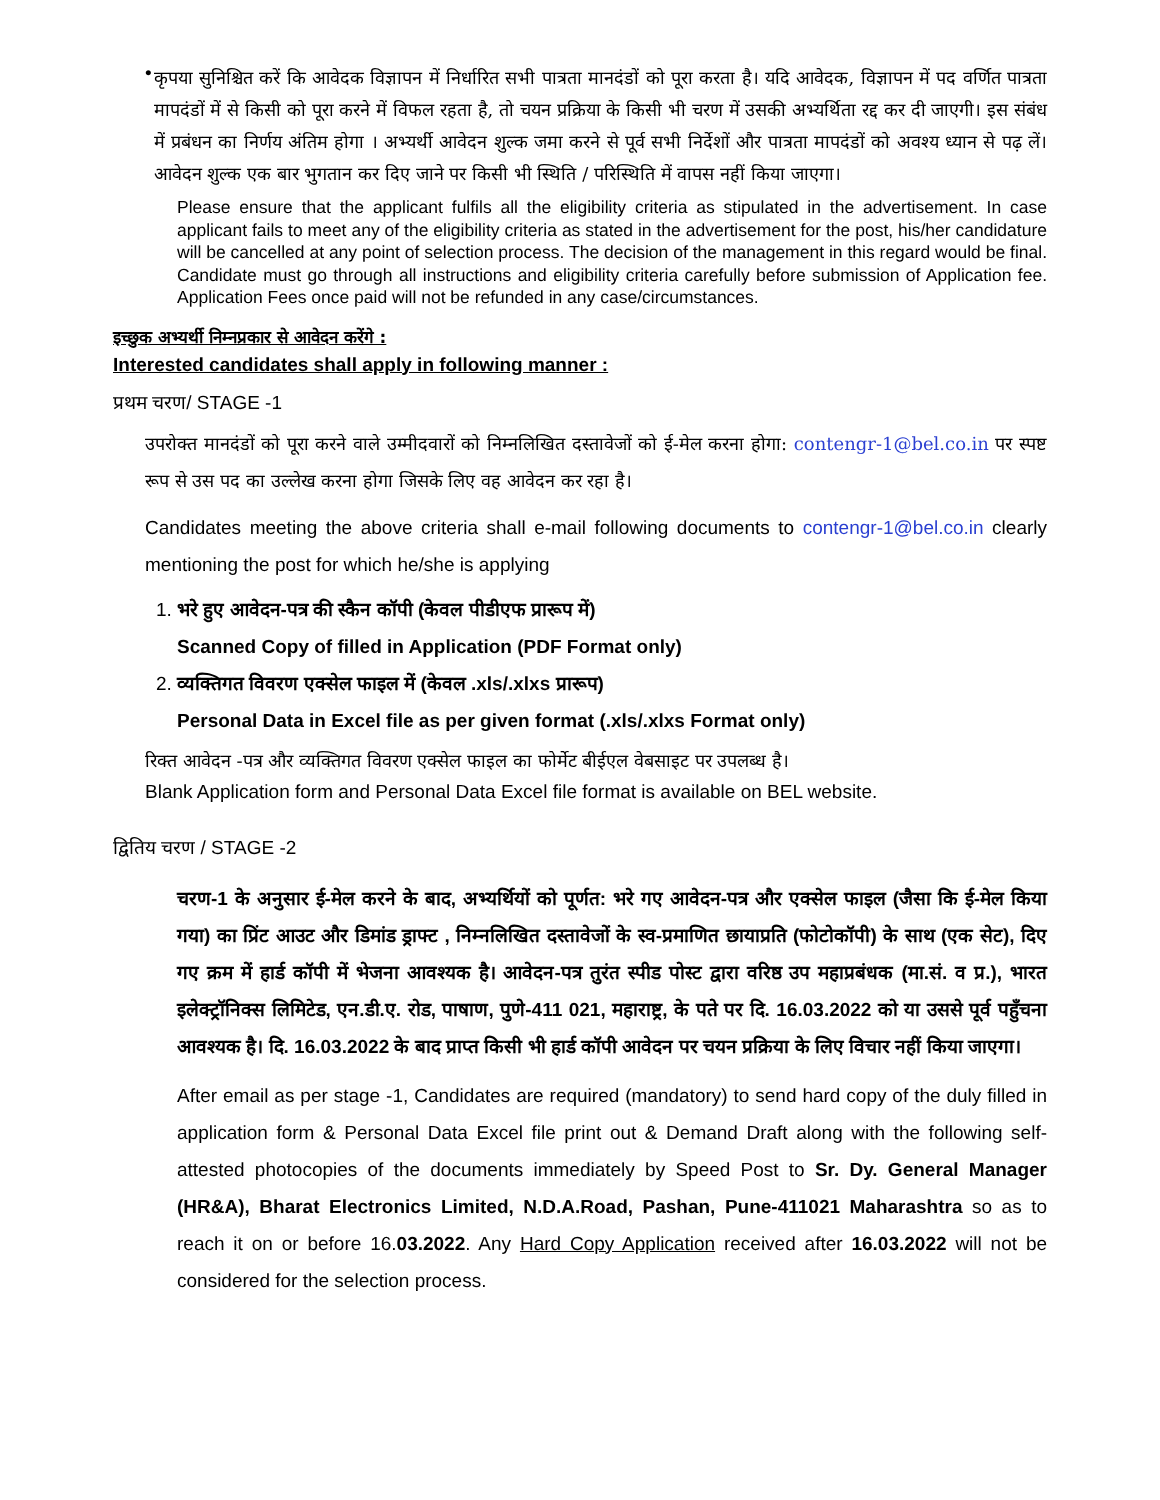•
कृपया सुनिश्चित करें कि आवेदक विज्ञापन में निर्धारित सभी पात्रता मानदंडों को पूरा करता है। यदि आवेदक, विज्ञापन में पद वर्णित पात्रता मापदंडों में से किसी को पूरा करने में विफल रहता है, तो चयन प्रक्रिया के किसी भी चरण में उसकी अभ्यर्थिता रद्द कर दी जाएगी। इस संबंध में प्रबंधन का निर्णय अंतिम होगा । अभ्यर्थी आवेदन शुल्क जमा करने से पूर्व सभी निर्देशों और पात्रता मापदंडों को अवश्य ध्यान से पढ़ लें। आवेदन शुल्क एक बार भुगतान कर दिए जाने पर किसी भी स्थिति / परिस्थिति में वापस नहीं किया जाएगा।
Please ensure that the applicant fulfils all the eligibility criteria as stipulated in the advertisement. In case applicant fails to meet any of the eligibility criteria as stated in the advertisement for the post, his/her candidature will be cancelled at any point of selection process. The decision of the management in this regard would be final. Candidate must go through all instructions and eligibility criteria carefully before submission of Application fee. Application Fees once paid will not be refunded in any case/circumstances.
इच्छुक अभ्यर्थी निम्नप्रकार से आवेदन करेंगे :
Interested candidates shall apply in following manner :
प्रथम चरण/ STAGE -1
उपरोक्त मानदंडों को पूरा करने वाले उम्मीदवारों को निम्नलिखित दस्तावेजों को ई-मेल करना होगा: contengr-1@bel.co.in पर स्पष्ट रूप से उस पद का उल्लेख करना होगा जिसके लिए वह आवेदन कर रहा है।
Candidates meeting the above criteria shall e-mail following documents to contengr-1@bel.co.in clearly mentioning the post for which he/she is applying
1. भरे हुए आवेदन-पत्र की स्कैन कॉपी (केवल पीडीएफ प्रारूप में)
Scanned Copy of filled in Application (PDF Format only)
2. व्यक्तिगत विवरण एक्सेल फाइल में (केवल .xls/.xlxs प्रारूप)
Personal Data in Excel file as per given format (.xls/.xlxs Format only)
रिक्त आवेदन -पत्र और व्यक्तिगत विवरण एक्सेल फाइल का फोर्मेट बीईएल वेबसाइट पर उपलब्ध है।
Blank Application form and Personal Data Excel file format is available on BEL website.
द्वितिय चरण / STAGE -2
चरण-1 के अनुसार ई-मेल करने के बाद, अभ्यर्थियों को पूर्णत: भरे गए आवेदन-पत्र और एक्सेल फाइल (जैसा कि ई-मेल किया गया) का प्रिंट आउट और डिमांड ड्राफ्ट , निम्नलिखित दस्तावेजों के स्व-प्रमाणित छायाप्रति (फोटोकॉपी) के साथ (एक सेट), दिए गए क्रम में हार्ड कॉपी में भेजना आवश्यक है। आवेदन-पत्र तुरंत स्पीड पोस्ट द्वारा वरिष्ठ उप महाप्रबंधक (मा.सं. व प्र.), भारत इलेक्ट्रॉनिक्स लिमिटेड, एन.डी.ए. रोड, पाषाण, पुणे-411 021, महाराष्ट्र, के पते पर दि. 16.03.2022 को या उससे पूर्व पहुँचना आवश्यक है। दि. 16.03.2022 के बाद प्राप्त किसी भी हार्ड कॉपी आवेदन पर चयन प्रक्रिया के लिए विचार नहीं किया जाएगा।
After email as per stage -1, Candidates are required (mandatory) to send hard copy of the duly filled in application form & Personal Data Excel file print out & Demand Draft along with the following self-attested photocopies of the documents immediately by Speed Post to Sr. Dy. General Manager (HR&A), Bharat Electronics Limited, N.D.A.Road, Pashan, Pune-411021 Maharashtra so as to reach it on or before 16.03.2022. Any Hard Copy Application received after 16.03.2022 will not be considered for the selection process.